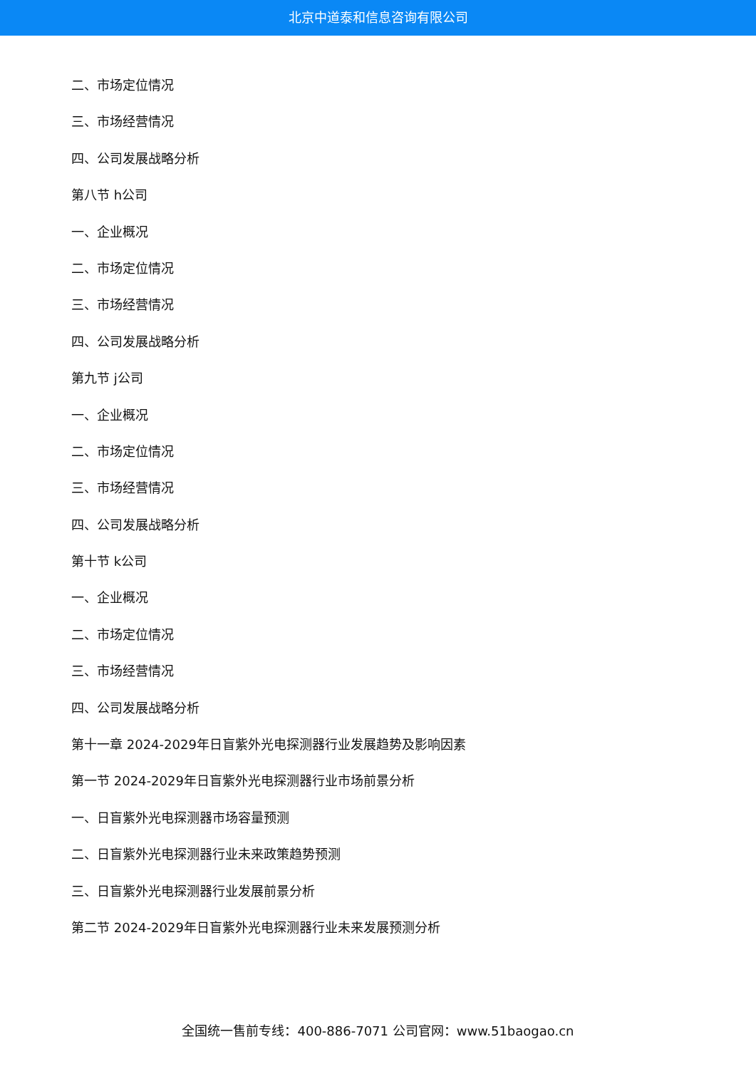北京中道泰和信息咨询有限公司
二、市场定位情况
三、市场经营情况
四、公司发展战略分析
第八节 h公司
一、企业概况
二、市场定位情况
三、市场经营情况
四、公司发展战略分析
第九节 j公司
一、企业概况
二、市场定位情况
三、市场经营情况
四、公司发展战略分析
第十节 k公司
一、企业概况
二、市场定位情况
三、市场经营情况
四、公司发展战略分析
第十一章 2024-2029年日盲紫外光电探测器行业发展趋势及影响因素
第一节 2024-2029年日盲紫外光电探测器行业市场前景分析
一、日盲紫外光电探测器市场容量预测
二、日盲紫外光电探测器行业未来政策趋势预测
三、日盲紫外光电探测器行业发展前景分析
第二节 2024-2029年日盲紫外光电探测器行业未来发展预测分析
全国统一售前专线：400-886-7071 公司官网：www.51baogao.cn